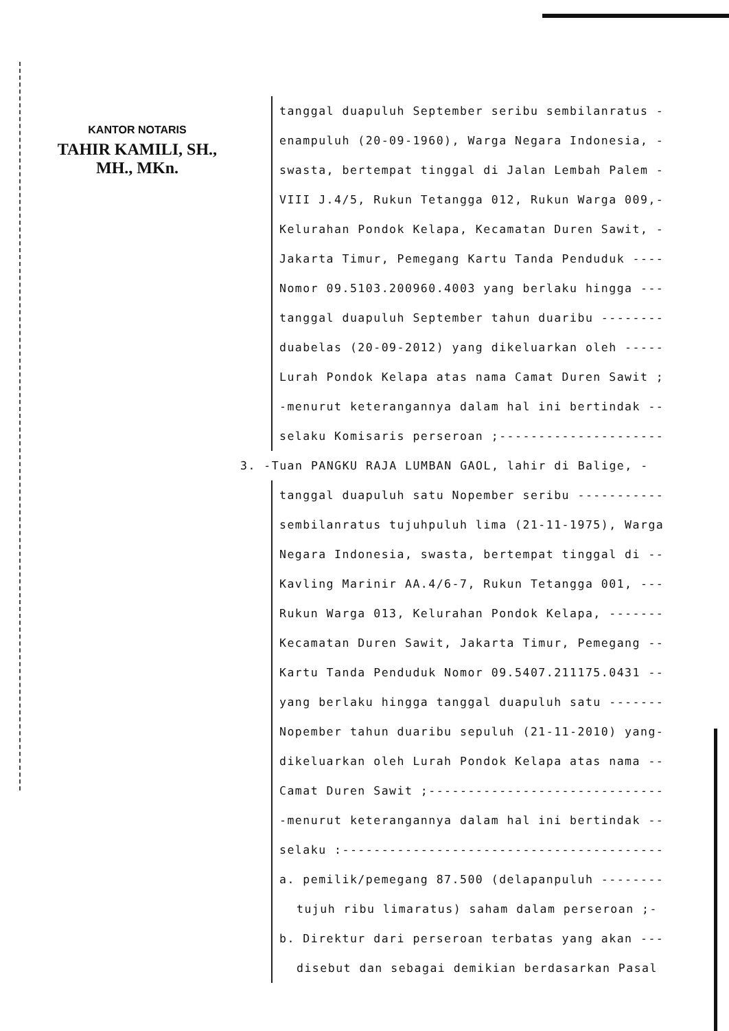KANTOR NOTARIS
TAHIR KAMILI, SH., MH., MKn.
tanggal duapuluh September seribu sembilanratus -
enampuluh (20-09-1960), Warga Negara Indonesia, -
swasta, bertempat tinggal di Jalan Lembah Palem -
VIII J.4/5, Rukun Tetangga 012, Rukun Warga 009,-
Kelurahan Pondok Kelapa, Kecamatan Duren Sawit, -
Jakarta Timur, Pemegang Kartu Tanda Penduduk ----
Nomor 09.5103.200960.4003 yang berlaku hingga ---
tanggal duapuluh September tahun duaribu --------
duabelas (20-09-2012) yang dikeluarkan oleh -----
Lurah Pondok Kelapa atas nama Camat Duren Sawit ;
-menurut keterangannya dalam hal ini bertindak --
selaku Komisaris perseroan ;---------------------
3. -Tuan PANGKU RAJA LUMBAN GAOL, lahir di Balige, -
tanggal duapuluh satu Nopember seribu -----------
sembilanratus tujuhpuluh lima (21-11-1975), Warga
Negara Indonesia, swasta, bertempat tinggal di --
Kavling Marinir AA.4/6-7, Rukun Tetangga 001, ---
Rukun Warga 013, Kelurahan Pondok Kelapa, -------
Kecamatan Duren Sawit, Jakarta Timur, Pemegang --
Kartu Tanda Penduduk Nomor 09.5407.211175.0431 --
yang berlaku hingga tanggal duapuluh satu -------
Nopember tahun duaribu sepuluh (21-11-2010) yang-
dikeluarkan oleh Lurah Pondok Kelapa atas nama --
Camat Duren Sawit ;------------------------------
-menurut keterangannya dalam hal ini bertindak --
selaku :-----------------------------------------
a. pemilik/pemegang 87.500 (delapanpuluh --------
tujuh ribu limaratus) saham dalam perseroan ;-
b. Direktur dari perseroan terbatas yang akan ---
disebut dan sebagai demikian berdasarkan Pasal